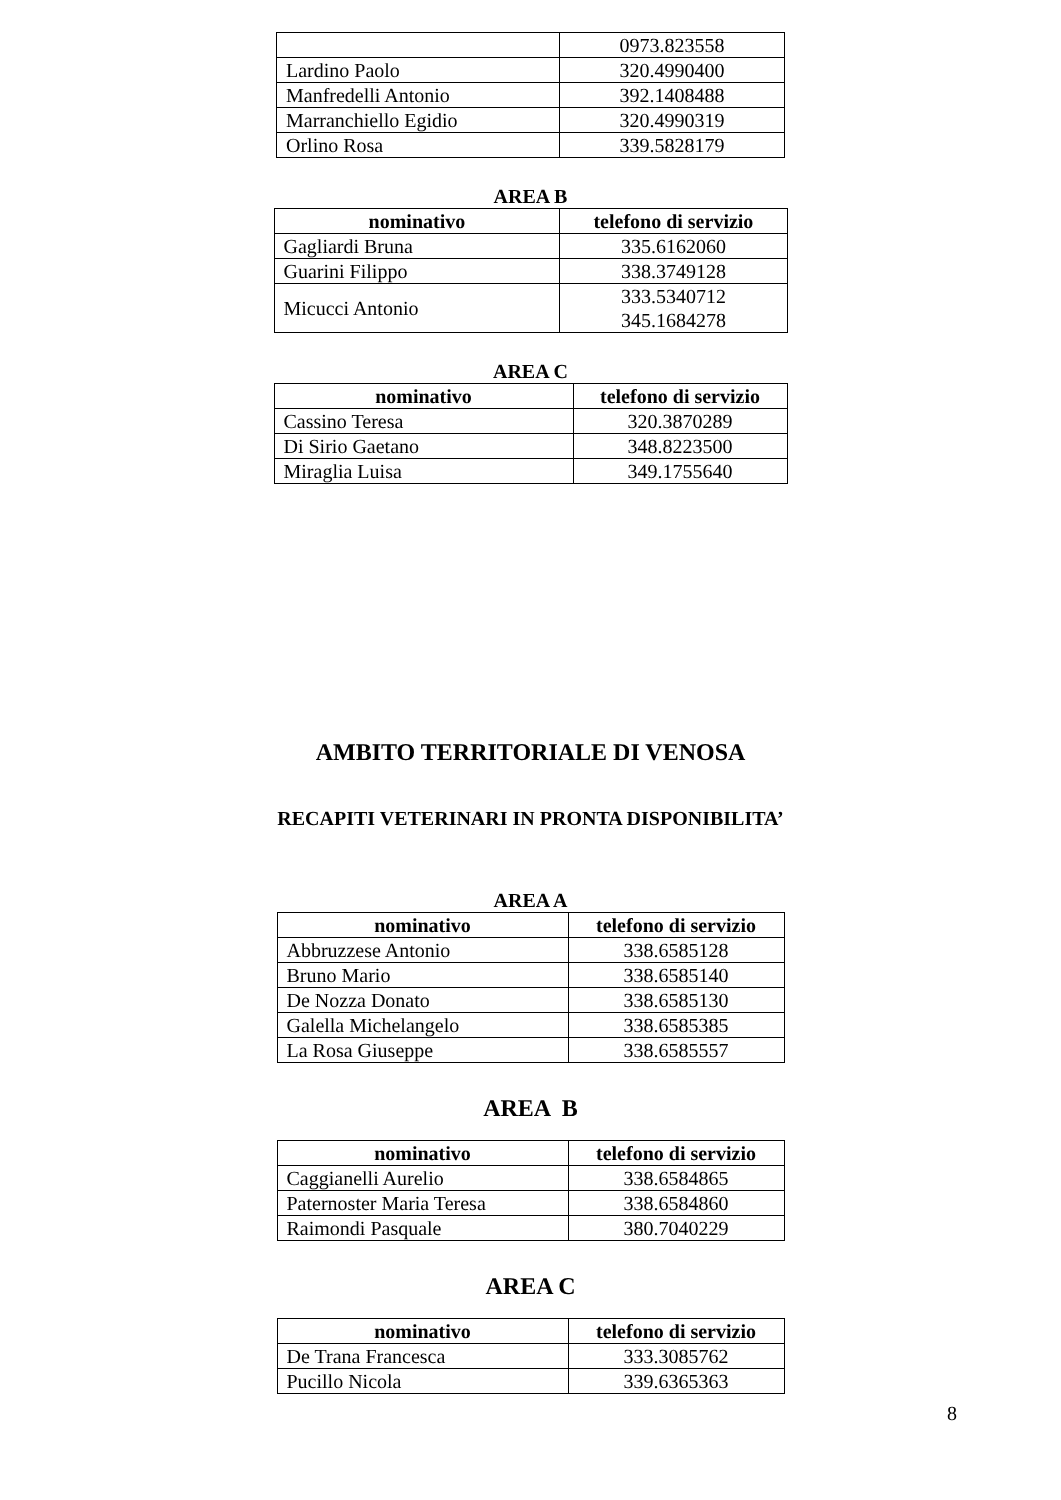| | 0973.823558 |
| Lardino Paolo | 320.4990400 |
| Manfredelli Antonio | 392.1408488 |
| Marranchiello Egidio | 320.4990319 |
| Orlino Rosa | 339.5828179 |
AREA B
| nominativo | telefono di servizio |
| --- | --- |
| Gagliardi Bruna | 335.6162060 |
| Guarini Filippo | 338.3749128 |
| Micucci Antonio | 333.5340712 345.1684278 |
AREA C
| nominativo | telefono di servizio |
| --- | --- |
| Cassino Teresa | 320.3870289 |
| Di Sirio Gaetano | 348.8223500 |
| Miraglia Luisa | 349.1755640 |
AMBITO TERRITORIALE DI VENOSA
RECAPITI VETERINARI IN PRONTA DISPONIBILITA’
AREA A
| nominativo | telefono di servizio |
| --- | --- |
| Abbruzzese Antonio | 338.6585128 |
| Bruno Mario | 338.6585140 |
| De Nozza Donato | 338.6585130 |
| Galella Michelangelo | 338.6585385 |
| La Rosa Giuseppe | 338.6585557 |
AREA B
| nominativo | telefono di servizio |
| --- | --- |
| Caggianelli Aurelio | 338.6584865 |
| Paternoster Maria Teresa | 338.6584860 |
| Raimondi Pasquale | 380.7040229 |
AREA C
| nominativo | telefono di servizio |
| --- | --- |
| De Trana Francesca | 333.3085762 |
| Pucillo Nicola | 339.6365363 |
8